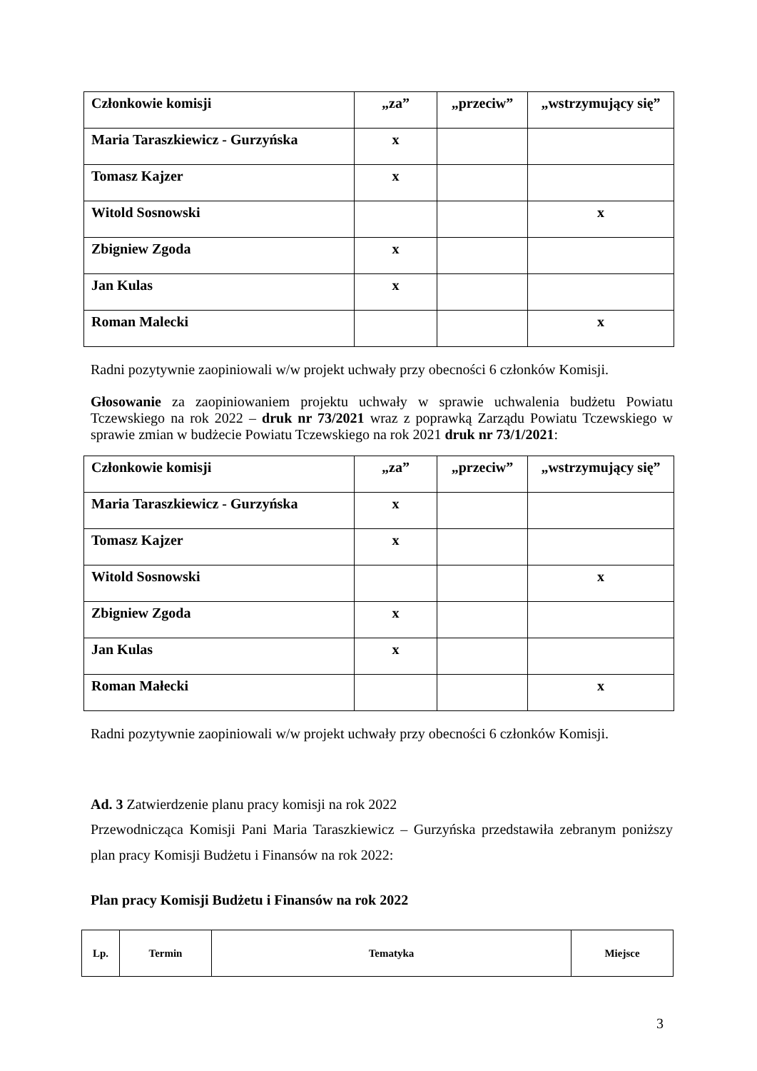| Członkowie komisji | „za” | „przeciw” | „wstrzymujący się” |
| Maria Taraszkiewicz - Gurzyńska | x | | |
| Tomasz Kajzer | x | | |
| Witold Sosnowski | | | x |
| Zbigniew Zgoda | x | | |
| Jan Kulas | x | | |
| Roman Malecki | | | x |
Radni pozytywnie zaopiniowali w/w projekt uchwały przy obecności 6 członków Komisji.
Głosowanie za zaopiniowaniem projektu uchwały w sprawie uchwalenia budżetu Powiatu Tczewskiego na rok 2022 – druk nr 73/2021 wraz z poprawką Zarządu Powiatu Tczewskiego w sprawie zmian w budżecie Powiatu Tczewskiego na rok 2021 druk nr 73/1/2021:
| Członkowie komisji | „za” | „przeciw” | „wstrzymujący się” |
| Maria Taraszkiewicz - Gurzyńska | x | | |
| Tomasz Kajzer | x | | |
| Witold Sosnowski | | | x |
| Zbigniew Zgoda | x | | |
| Jan Kulas | x | | |
| Roman Małecki | | | x |
Radni pozytywnie zaopiniowali w/w projekt uchwały przy obecności 6 członków Komisji.
Ad. 3 Zatwierdzenie planu pracy komisji na rok 2022
Przewodnicząca Komisji Pani Maria Taraszkiewicz – Gurzyńska przedstawiła zebranym poniższy plan pracy Komisji Budżetu i Finansów na rok 2022:
Plan pracy Komisji Budżetu i Finansów na rok 2022
| Lp. | Termin | Tematyka | Miejsce |
| --- | --- | --- | --- |
3